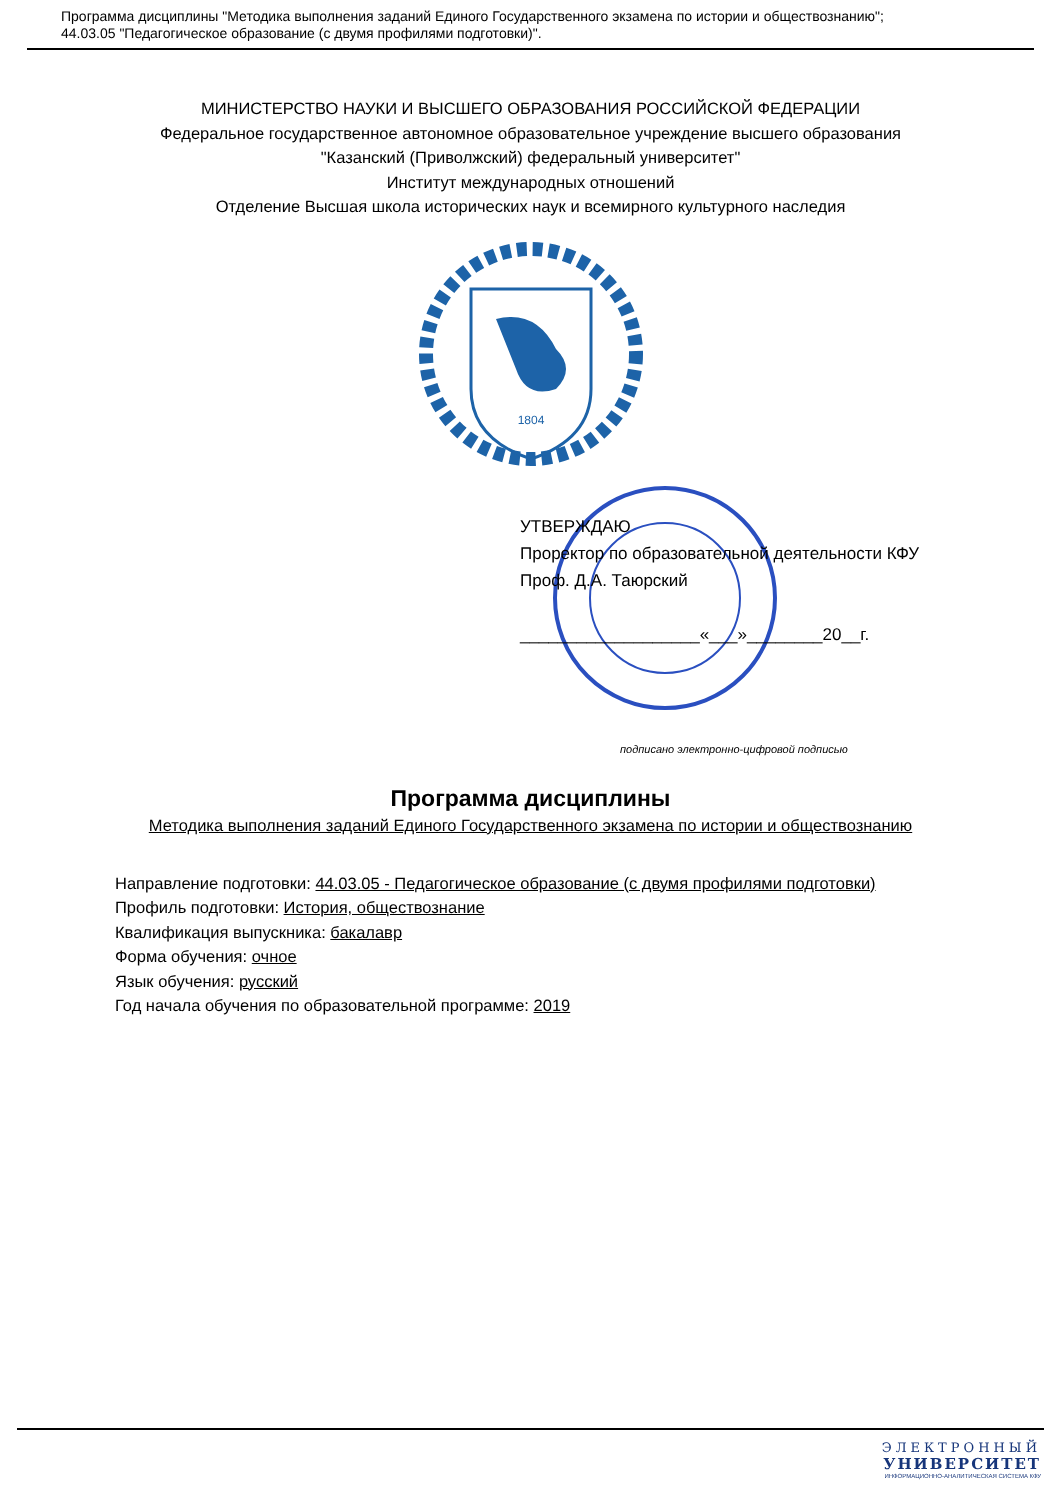Программа дисциплины "Методика выполнения заданий Единого Государственного экзамена по истории и обществознанию";
44.03.05 "Педагогическое образование (с двумя профилями подготовки)".
МИНИСТЕРСТВО НАУКИ И ВЫСШЕГО ОБРАЗОВАНИЯ РОССИЙСКОЙ ФЕДЕРАЦИИ
Федеральное государственное автономное образовательное учреждение высшего образования
"Казанский (Приволжский) федеральный университет"
Институт международных отношений
Отделение Высшая школа исторических наук и всемирного культурного наследия
1804
УТВЕРЖДАЮ
Проректор по образовательной деятельности КФУ
Проф. Д.А. Таюрский
___________________«___»________20__г.
подписано электронно-цифровой подписью
Программа дисциплины
Методика выполнения заданий Единого Государственного экзамена по истории и обществознанию
Направление подготовки: 44.03.05 - Педагогическое образование (с двумя профилями подготовки)
Профиль подготовки: История, обществознание
Квалификация выпускника: бакалавр
Форма обучения: очное
Язык обучения: русский
Год начала обучения по образовательной программе: 2019
ЭЛЕКТРОННЫЙ
УНИВЕРСИТЕТ
ИНФОРМАЦИОННО-АНАЛИТИЧЕСКАЯ СИСТЕМА КФУ